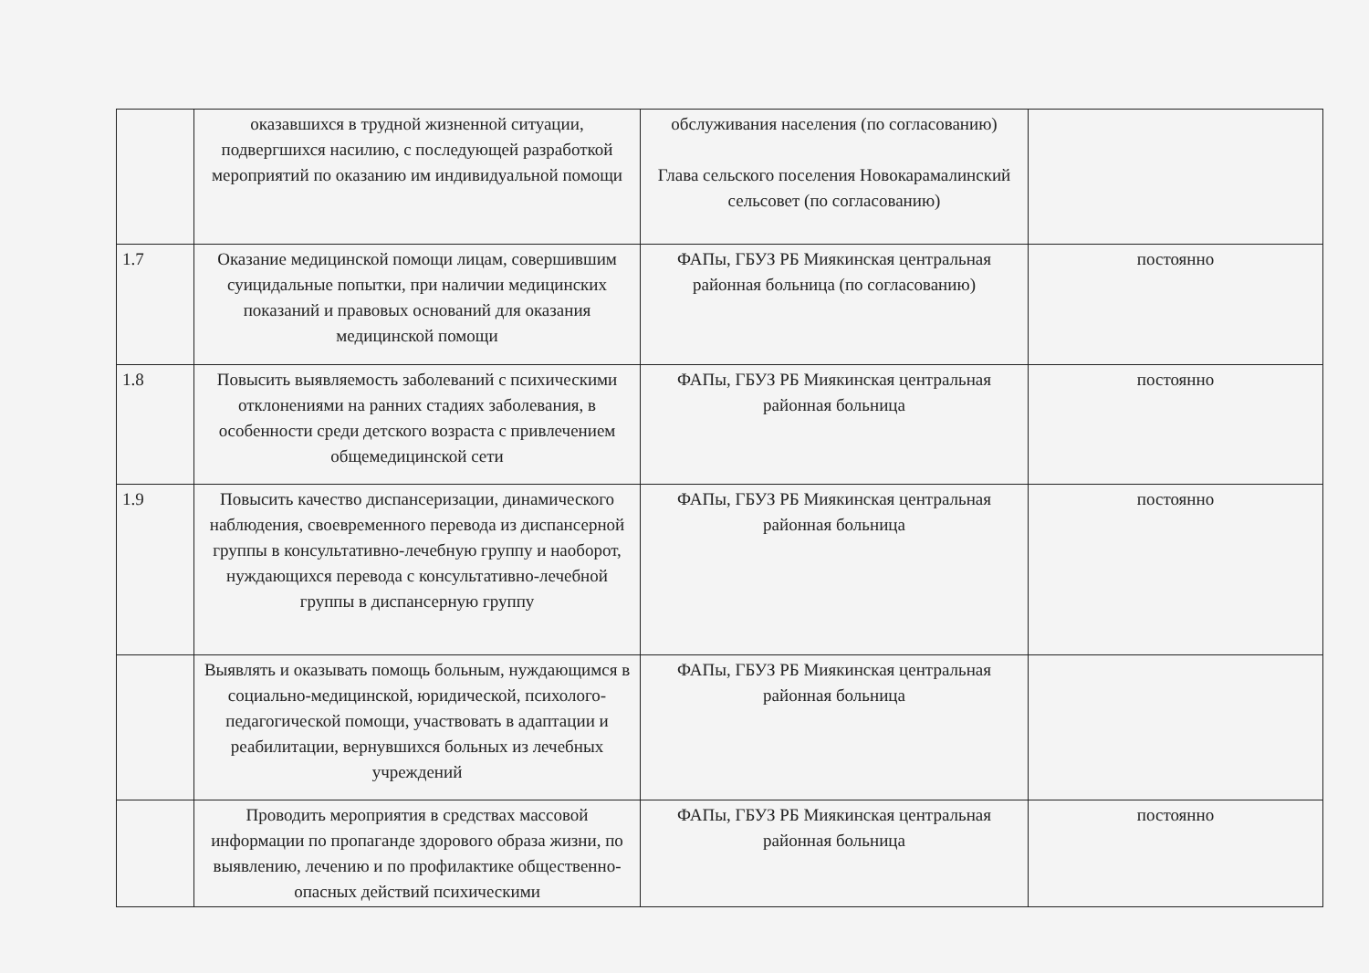| | оказавшихся в трудной жизненной ситуации, подвергшихся насилию, с последующей разработкой мероприятий по оказанию им индивидуальной помощи | обслуживания населения (по согласованию) Глава сельского поселения Новокарамалинский сельсовет (по согласованию) | |
| 1.7 | Оказание медицинской помощи лицам, совершившим суицидальные попытки, при наличии медицинских показаний и правовых оснований для оказания медицинской помощи | ФАПы, ГБУЗ РБ Миякинская центральная районная больница (по согласованию) | постоянно |
| 1.8 | Повысить выявляемость заболеваний с психическими отклонениями на ранних стадиях заболевания, в особенности среди детского возраста с привлечением общемедицинской сети | ФАПы, ГБУЗ РБ Миякинская центральная районная больница | постоянно |
| 1.9 | Повысить качество диспансеризации, динамического наблюдения, своевременного перевода из диспансерной группы в консультативно-лечебную группу и наоборот, нуждающихся перевода с консультативно-лечебной группы в диспансерную группу | ФАПы, ГБУЗ РБ Миякинская центральная районная больница | постоянно |
| | Выявлять и оказывать помощь больным, нуждающимся в социально-медицинской, юридической, психолого-педагогической помощи, участвовать в адаптации и реабилитации, вернувшихся больных из лечебных учреждений | ФАПы, ГБУЗ РБ Миякинская центральная районная больница | |
| | Проводить мероприятия в средствах массовой информации по пропаганде здорового образа жизни, по выявлению, лечению и по профилактике общественно-опасных действий психическими | ФАПы, ГБУЗ РБ Миякинская центральная районная больница | постоянно |